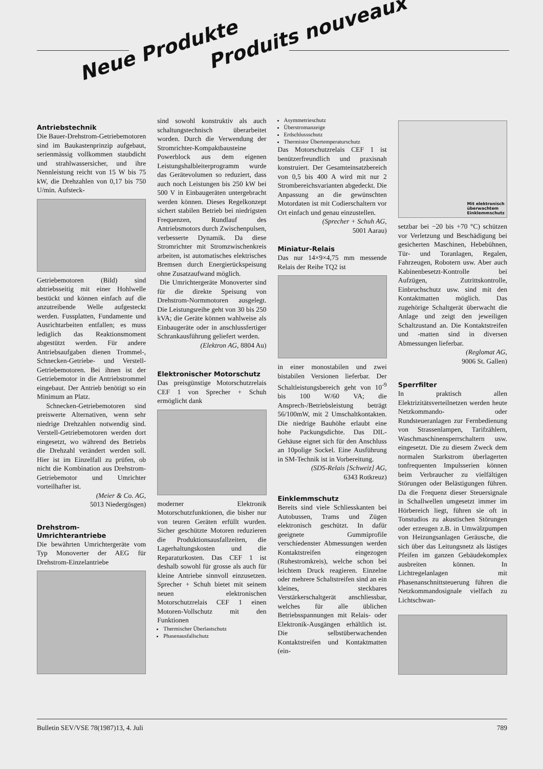Neue Produkte
Produits nouveaux
Antriebstechnik
Die Bauer-Drehstrom-Getriebemotoren sind im Baukastenprinzip aufgebaut, serienmässig vollkommen staubdicht und strahlwassersicher, und ihre Nennleistung reicht von 15 W bis 75 kW, die Drehzahlen von 0,17 bis 750 U/min. Aufsteck-
Getriebemotoren (Bild) sind abtriebsseitig mit einer Hohlwelle bestückt und können einfach auf die anzutreibende Welle aufgesteckt werden. Fussplatten, Fundamente und Ausrichtarbeiten entfallen; es muss lediglich das Reaktionsmoment abgestützt werden. Für andere Antriebsaufgaben dienen Trommel-, Schnecken-Getriebe- und Verstell-Getriebemotoren. Bei ihnen ist der Getriebemotor in die Antriebstrommel eingebaut. Der Antrieb benötigt so ein Minimum an Platz.
Schnecken-Getriebemotoren sind preiswerte Alternativen, wenn sehr niedrige Drehzahlen notwendig sind. Verstell-Getriebemotoren werden dort eingesetzt, wo während des Betriebs die Drehzahl verändert werden soll. Hier ist im Einzelfall zu prüfen, ob nicht die Kombination aus Drehstrom-Getriebemotor und Umrichter vorteilhafter ist.
(Meier & Co. AG,
5013 Niedergösgen)
Drehstrom-Umrichterantriebe
Die bewährten Umrichtergeräte vom Typ Monoverter der AEG für Drehstrom-Einzelantriebe
sind sowohl konstruktiv als auch schaltungstechnisch überarbeitet worden. Durch die Verwendung der Stromrichter-Kompaktbausteine Powerblock aus dem eigenen Leistungshalbleiterprogramm wurde das Gerätevolumen so reduziert, dass auch noch Leistungen bis 250 kW bei 500 V in Einbaugeräten untergebracht werden können. Dieses Regelkonzept sichert stabilen Betrieb bei niedrigsten Frequenzen, Rundlauf des Antriebsmotors durch Zwischenpulsen, verbesserte Dynamik. Da diese Stromrichter mit Stromzwischenkreis arbeiten, ist automatisches elektrisches Bremsen durch Energierückspeisung ohne Zusatzaufwand möglich.
Die Umrichtergeräte Monoverter sind für die direkte Speisung von Drehstrom-Normmotoren ausgelegt. Die Leistungsreihe geht von 30 bis 250 kVA; die Geräte können wahlweise als Einbaugeräte oder in anschlussfertiger Schrankausführung geliefert werden.
(Elektron AG, 8804 Au)
Elektronischer Motorschutz
Das preisgünstige Motorschutzrelais CEF 1 von Sprecher + Schuh ermöglicht dank
moderner Elektronik Motorschutzfunktionen, die bisher nur von teuren Geräten erfüllt wurden. Sicher geschützte Motoren reduzieren die Produktionsausfallzeiten, die Lagerhaltungskosten und die Reparaturkosten. Das CEF 1 ist deshalb sowohl für grosse als auch für kleine Antriebe sinnvoll einzusetzen. Sprecher + Schuh bietet mit seinem neuen elektronischen Motorschutzrelais CEF 1 einen Motoren-Vollschutz mit den Funktionen
Thermischer Überlastschutz
Phasenausfallschutz
Asymmetrieschutz
Überstromanzeige
Erdschlussschutz
Thermistor Übertemperaturschutz
Das Motorschutzrelais CEF 1 ist benützerfreundlich und praxisnah konstruiert. Der Gesamteinsatzbereich von 0,5 bis 400 A wird mit nur 2 Strombereichsvarianten abgedeckt. Die Anpassung an die gewünschten Motordaten ist mit Codierschaltern vor Ort einfach und genau einzustellen.
(Sprecher + Schuh AG,
5001 Aarau)
Miniatur-Relais
Das nur 14×9×4,75 mm messende Relais der Reihe TQ2 ist
in einer monostabilen und zwei bistabilen Versionen lieferbar. Der Schaltleistungsbereich geht von 10<sup>-9</sup> bis 100 W/60 VA; die Ansprech-/Betriebsleistung beträgt 56/100mW, mit 2 Umschaltkontakten. Die niedrige Bauhöhe erlaubt eine hohe Packungsdichte. Das DIL-Gehäuse eignet sich für den Anschluss an 10polige Sockel. Eine Ausführung in SM-Technik ist in Vorbereitung.
(SDS-Relais [Schweiz] AG,
6343 Rotkreuz)
Einklemmschutz
Bereits sind viele Schliesskanten bei Autobussen, Trams und Zügen elektronisch geschützt. In dafür geeignete Gummiprofile verschiedenster Abmessungen werden Kontaktstreifen eingezogen (Ruhestromkreis), welche schon bei leichtem Druck reagieren. Einzelne oder mehrere Schaltstreifen sind an ein kleines, steckbares Verstärkerschaltgerät anschliessbar, welches für alle üblichen Betriebsspannungen mit Relais- oder Elektronik-Ausgängen erhältlich ist. Die selbstüberwachenden Kontaktstreifen und Kontaktmatten (ein-
Mit elektronisch
überwachtem
Einklemmschutz
setzbar bei −20 bis +70 °C) schützen vor Verletzung und Beschädigung bei gesicherten Maschinen, Hebebühnen, Tür- und Toranlagen, Regalen, Fahrzeugen, Robotern usw. Aber auch Kabinenbesetzt-Kontrolle bei Aufzügen, Zutrittskontrolle, Einbruchschutz usw. sind mit den Kontaktmatten möglich. Das zugehörige Schaltgerät überwacht die Anlage und zeigt den jeweiligen Schaltzustand an. Die Kontaktstreifen und -matten sind in diversen Abmessungen lieferbar.
(Reglomat AG,
9006 St. Gallen)
Sperrfilter
In praktisch allen Elektrizitätsverteilnetzen werden heute Netzkommando- oder Rundsteueranlagen zur Fernbedienung von Strassenlampen, Tarifzählern, Waschmaschinensperrschaltern usw. eingesetzt. Die zu diesem Zweck dem normalen Starkstrom überlagerten tonfrequenten Impulsserien können beim Verbraucher zu vielfältigen Störungen oder Belästigungen führen. Da die Frequenz dieser Steuersignale in Schallwellen umgesetzt immer im Hörbereich liegt, führen sie oft in Tonstudios zu akustischen Störungen oder erzeugen z.B. in Umwälzpumpen von Heizungsanlagen Geräusche, die sich über das Leitungsnetz als lästiges Pfeifen im ganzen Gebäudekomplex ausbreiten können. In Lichtregelanlagen mit Phasenanschnittsteuerung führen die Netzkommandosignale vielfach zu Lichtschwan-
Bulletin SEV/VSE 78(1987)13, 4. Juli 789